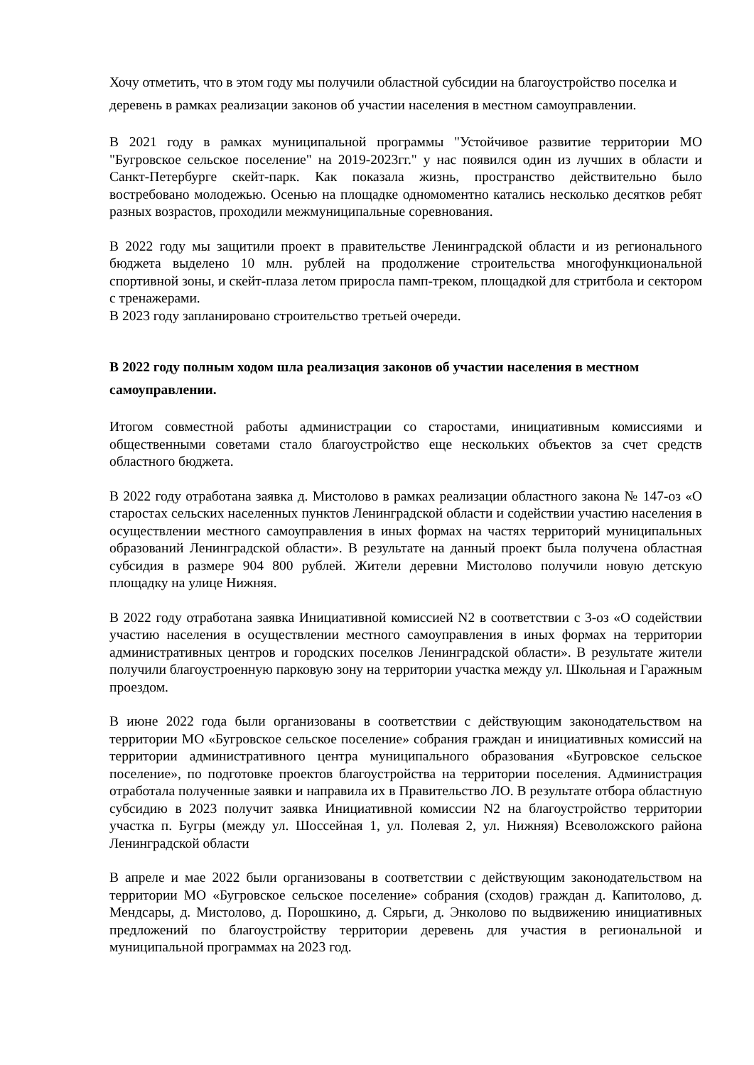Хочу отметить, что в этом году мы получили областной субсидии на благоустройство поселка и деревень в рамках реализации законов об участии населения в местном самоуправлении.
В 2021 году в рамках муниципальной программы "Устойчивое развитие территории МО "Бугровское сельское поселение" на 2019-2023гг." у нас появился один из лучших в области и Санкт-Петербурге скейт-парк. Как показала жизнь, пространство действительно было востребовано молодежью. Осенью на площадке одномоментно катались несколько десятков ребят разных возрастов, проходили межмуниципальные соревнования.
В 2022 году мы защитили проект в правительстве Ленинградской области и из регионального бюджета выделено 10 млн. рублей на продолжение строительства многофункциональной спортивной зоны, и скейт-плаза летом приросла памп-треком, площадкой для стритбола и сектором с тренажерами.
В 2023 году запланировано строительство третьей очереди.
В 2022 году полным ходом шла реализация законов об участии населения в местном самоуправлении.
Итогом совместной работы администрации со старостами, инициативным комиссиями и общественными советами стало благоустройство еще нескольких объектов за счет средств областного бюджета.
В 2022 году отработана заявка д. Мистолово в рамках реализации областного закона № 147-оз «О старостах сельских населенных пунктов Ленинградской области и содействии участию населения в осуществлении местного самоуправления в иных формах на частях территорий муниципальных образований Ленинградской области». В результате на данный проект была получена областная субсидия в размере 904 800 рублей. Жители деревни Мистолово получили новую детскую площадку на улице Нижняя.
В 2022 году отработана заявка Инициативной комиссией N2 в соответствии с 3-оз «О содействии участию населения в осуществлении местного самоуправления в иных формах на территории административных центров и городских поселков Ленинградской области». В результате жители получили благоустроенную парковую зону на территории участка между ул. Школьная и Гаражным проездом.
В июне 2022 года были организованы в соответствии с действующим законодательством на территории МО «Бугровское сельское поселение» собрания граждан и инициативных комиссий на территории административного центра муниципального образования «Бугровское сельское поселение», по подготовке проектов благоустройства на территории поселения. Администрация отработала полученные заявки и направила их в Правительство ЛО. В результате отбора областную субсидию в 2023 получит заявка Инициативной комиссии N2 на благоустройство территории участка п. Бугры (между ул. Шоссейная 1, ул. Полевая 2, ул. Нижняя) Всеволожского района Ленинградской области
В апреле и мае 2022 были организованы в соответствии с действующим законодательством на территории МО «Бугровское сельское поселение» собрания (сходов) граждан д. Капитолово, д. Мендсары, д. Мистолово, д. Порошкино, д. Сярьги, д. Энколово по выдвижению инициативных предложений по благоустройству территории деревень для участия в региональной и муниципальной программах на 2023 год.